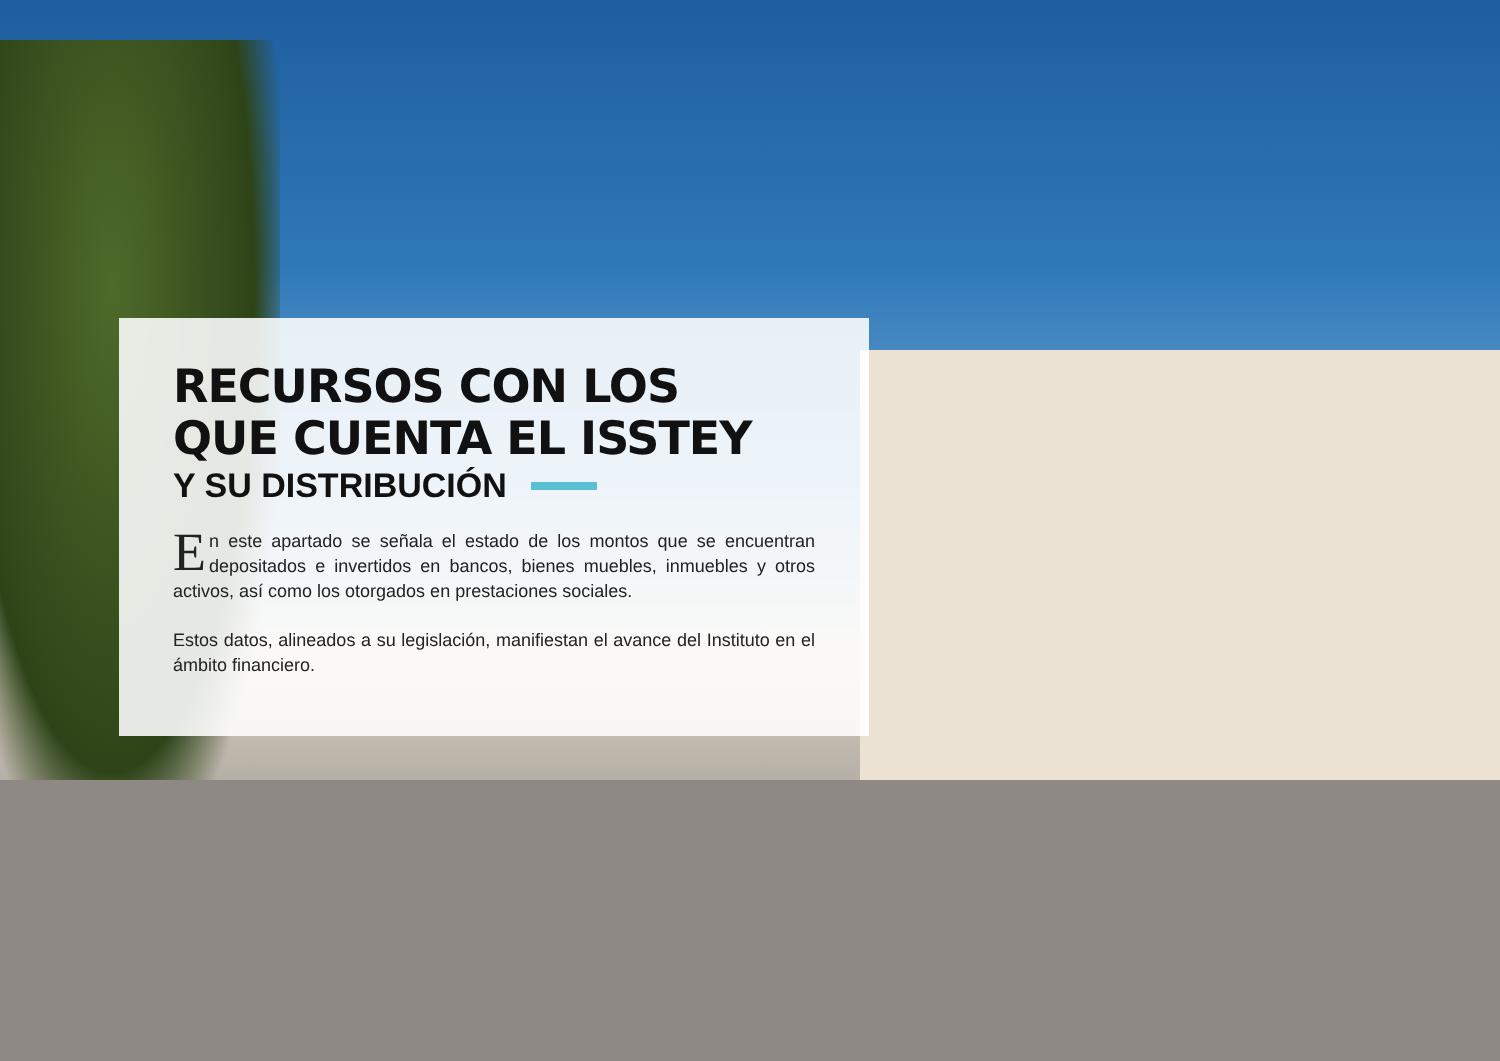RECURSOS CON LOS
QUE CUENTA EL ISSTEY
Y SU DISTRIBUCIÓN
En este apartado se señala el estado de los montos que se encuentran depositados e invertidos en bancos, bienes muebles, inmuebles y otros activos, así como los otorgados en prestaciones sociales.
Estos datos, alineados a su legislación, manifiestan el avance del Instituto en el ámbito financiero.